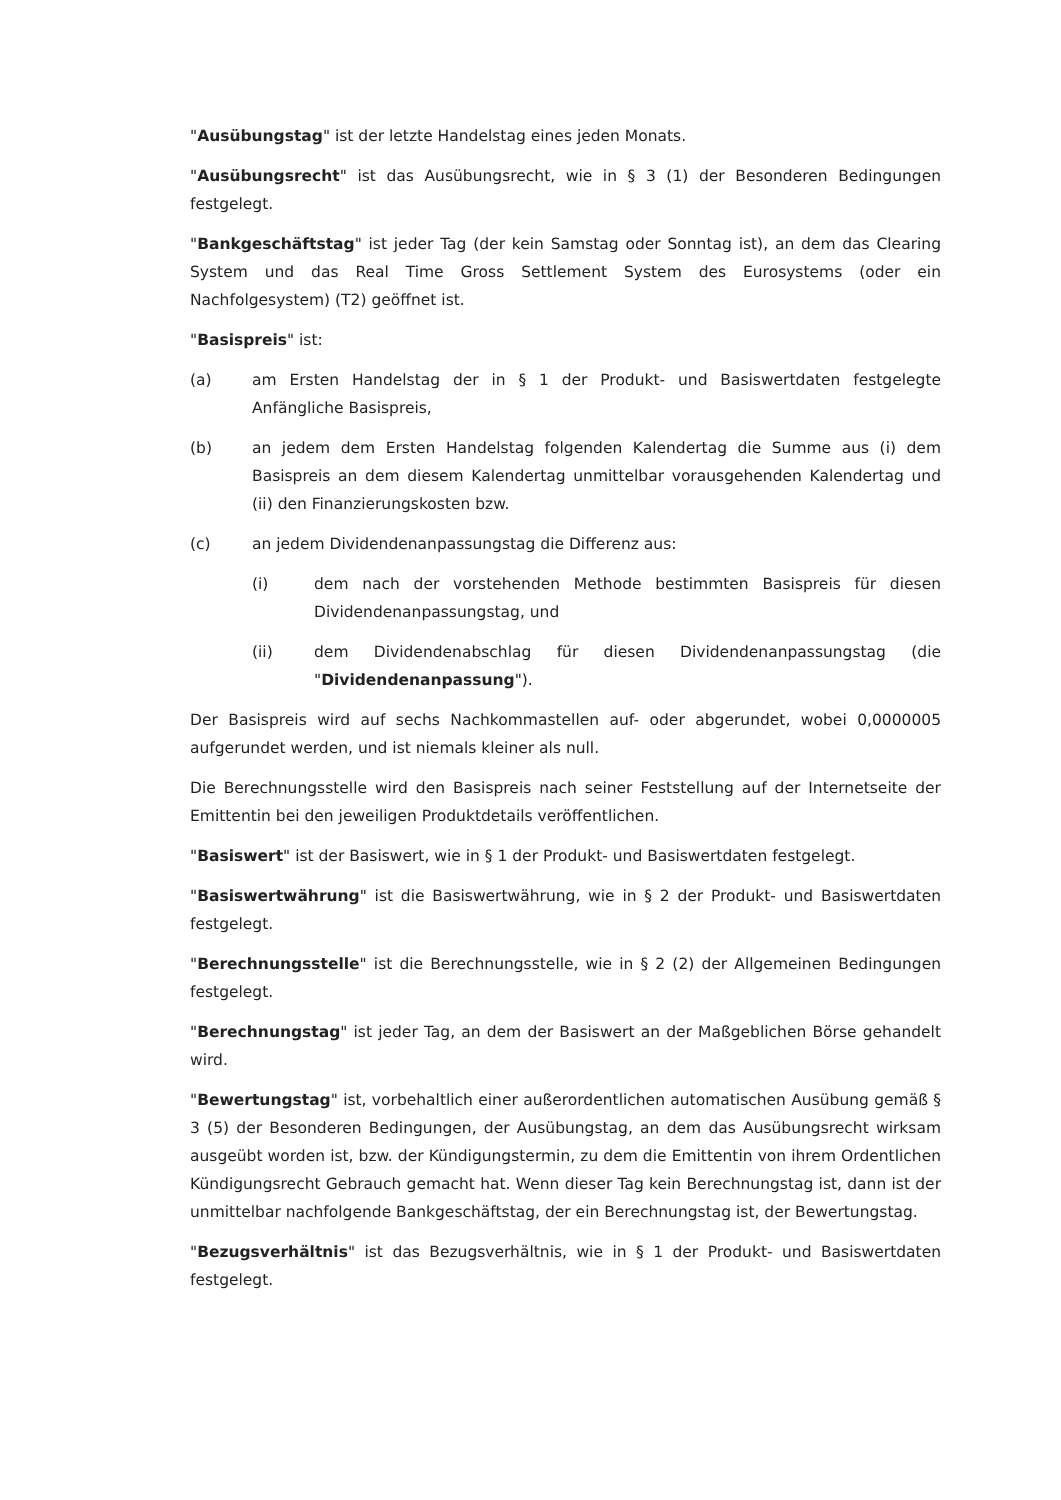"Ausübungstag" ist der letzte Handelstag eines jeden Monats.
"Ausübungsrecht" ist das Ausübungsrecht, wie in § 3 (1) der Besonderen Bedingungen festgelegt.
"Bankgeschäftstag" ist jeder Tag (der kein Samstag oder Sonntag ist), an dem das Clearing System und das Real Time Gross Settlement System des Eurosystems (oder ein Nachfolgesystem) (T2) geöffnet ist.
"Basispreis" ist:
(a) am Ersten Handelstag der in § 1 der Produkt- und Basiswertdaten festgelegte Anfängliche Basispreis,
(b) an jedem dem Ersten Handelstag folgenden Kalendertag die Summe aus (i) dem Basispreis an dem diesem Kalendertag unmittelbar vorausgehenden Kalendertag und (ii) den Finanzierungskosten bzw.
(c) an jedem Dividendenanpassungstag die Differenz aus:
(i) dem nach der vorstehenden Methode bestimmten Basispreis für diesen Dividendenanpassungstag, und
(ii) dem Dividendenabschlag für diesen Dividendenanpassungstag (die "Dividendenanpassung").
Der Basispreis wird auf sechs Nachkommastellen auf- oder abgerundet, wobei 0,0000005 aufgerundet werden, und ist niemals kleiner als null.
Die Berechnungsstelle wird den Basispreis nach seiner Feststellung auf der Internetseite der Emittentin bei den jeweiligen Produktdetails veröffentlichen.
"Basiswert" ist der Basiswert, wie in § 1 der Produkt- und Basiswertdaten festgelegt.
"Basiswertwährung" ist die Basiswertwährung, wie in § 2 der Produkt- und Basiswertdaten festgelegt.
"Berechnungsstelle" ist die Berechnungsstelle, wie in § 2 (2) der Allgemeinen Bedingungen festgelegt.
"Berechnungstag" ist jeder Tag, an dem der Basiswert an der Maßgeblichen Börse gehandelt wird.
"Bewertungstag" ist, vorbehaltlich einer außerordentlichen automatischen Ausübung gemäß § 3 (5) der Besonderen Bedingungen, der Ausübungstag, an dem das Ausübungsrecht wirksam ausgeübt worden ist, bzw. der Kündigungstermin, zu dem die Emittentin von ihrem Ordentlichen Kündigungsrecht Gebrauch gemacht hat. Wenn dieser Tag kein Berechnungstag ist, dann ist der unmittelbar nachfolgende Bankgeschäftstag, der ein Berechnungstag ist, der Bewertungstag.
"Bezugsverhältnis" ist das Bezugsverhältnis, wie in § 1 der Produkt- und Basiswertdaten festgelegt.